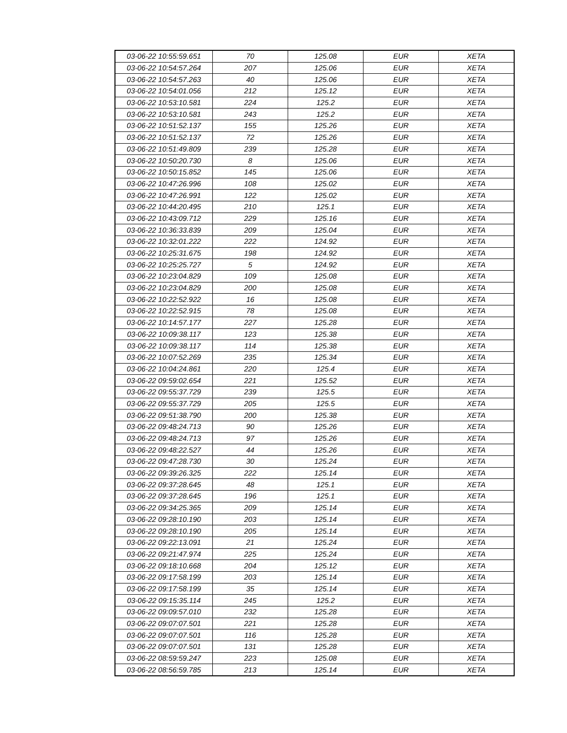| 03-06-22 10:55:59.651 | 70 | 125.08 | EUR | XETA |
| 03-06-22 10:54:57.264 | 207 | 125.06 | EUR | XETA |
| 03-06-22 10:54:57.263 | 40 | 125.06 | EUR | XETA |
| 03-06-22 10:54:01.056 | 212 | 125.12 | EUR | XETA |
| 03-06-22 10:53:10.581 | 224 | 125.2 | EUR | XETA |
| 03-06-22 10:53:10.581 | 243 | 125.2 | EUR | XETA |
| 03-06-22 10:51:52.137 | 155 | 125.26 | EUR | XETA |
| 03-06-22 10:51:52.137 | 72 | 125.26 | EUR | XETA |
| 03-06-22 10:51:49.809 | 239 | 125.28 | EUR | XETA |
| 03-06-22 10:50:20.730 | 8 | 125.06 | EUR | XETA |
| 03-06-22 10:50:15.852 | 145 | 125.06 | EUR | XETA |
| 03-06-22 10:47:26.996 | 108 | 125.02 | EUR | XETA |
| 03-06-22 10:47:26.991 | 122 | 125.02 | EUR | XETA |
| 03-06-22 10:44:20.495 | 210 | 125.1 | EUR | XETA |
| 03-06-22 10:43:09.712 | 229 | 125.16 | EUR | XETA |
| 03-06-22 10:36:33.839 | 209 | 125.04 | EUR | XETA |
| 03-06-22 10:32:01.222 | 222 | 124.92 | EUR | XETA |
| 03-06-22 10:25:31.675 | 198 | 124.92 | EUR | XETA |
| 03-06-22 10:25:25.727 | 5 | 124.92 | EUR | XETA |
| 03-06-22 10:23:04.829 | 109 | 125.08 | EUR | XETA |
| 03-06-22 10:23:04.829 | 200 | 125.08 | EUR | XETA |
| 03-06-22 10:22:52.922 | 16 | 125.08 | EUR | XETA |
| 03-06-22 10:22:52.915 | 78 | 125.08 | EUR | XETA |
| 03-06-22 10:14:57.177 | 227 | 125.28 | EUR | XETA |
| 03-06-22 10:09:38.117 | 123 | 125.38 | EUR | XETA |
| 03-06-22 10:09:38.117 | 114 | 125.38 | EUR | XETA |
| 03-06-22 10:07:52.269 | 235 | 125.34 | EUR | XETA |
| 03-06-22 10:04:24.861 | 220 | 125.4 | EUR | XETA |
| 03-06-22 09:59:02.654 | 221 | 125.52 | EUR | XETA |
| 03-06-22 09:55:37.729 | 239 | 125.5 | EUR | XETA |
| 03-06-22 09:55:37.729 | 205 | 125.5 | EUR | XETA |
| 03-06-22 09:51:38.790 | 200 | 125.38 | EUR | XETA |
| 03-06-22 09:48:24.713 | 90 | 125.26 | EUR | XETA |
| 03-06-22 09:48:24.713 | 97 | 125.26 | EUR | XETA |
| 03-06-22 09:48:22.527 | 44 | 125.26 | EUR | XETA |
| 03-06-22 09:47:28.730 | 30 | 125.24 | EUR | XETA |
| 03-06-22 09:39:26.325 | 222 | 125.14 | EUR | XETA |
| 03-06-22 09:37:28.645 | 48 | 125.1 | EUR | XETA |
| 03-06-22 09:37:28.645 | 196 | 125.1 | EUR | XETA |
| 03-06-22 09:34:25.365 | 209 | 125.14 | EUR | XETA |
| 03-06-22 09:28:10.190 | 203 | 125.14 | EUR | XETA |
| 03-06-22 09:28:10.190 | 205 | 125.14 | EUR | XETA |
| 03-06-22 09:22:13.091 | 21 | 125.24 | EUR | XETA |
| 03-06-22 09:21:47.974 | 225 | 125.24 | EUR | XETA |
| 03-06-22 09:18:10.668 | 204 | 125.12 | EUR | XETA |
| 03-06-22 09:17:58.199 | 203 | 125.14 | EUR | XETA |
| 03-06-22 09:17:58.199 | 35 | 125.14 | EUR | XETA |
| 03-06-22 09:15:35.114 | 245 | 125.2 | EUR | XETA |
| 03-06-22 09:09:57.010 | 232 | 125.28 | EUR | XETA |
| 03-06-22 09:07:07.501 | 221 | 125.28 | EUR | XETA |
| 03-06-22 09:07:07.501 | 116 | 125.28 | EUR | XETA |
| 03-06-22 09:07:07.501 | 131 | 125.28 | EUR | XETA |
| 03-06-22 08:59:59.247 | 223 | 125.08 | EUR | XETA |
| 03-06-22 08:56:59.785 | 213 | 125.14 | EUR | XETA |